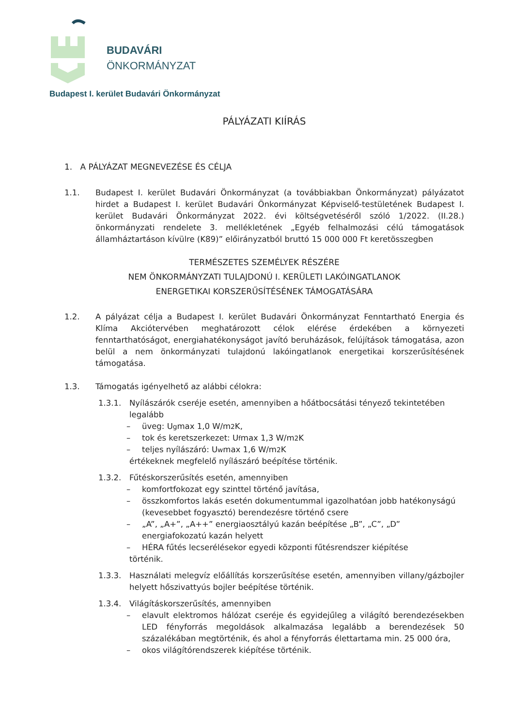BUDAVÁRI
ÖNKORMÁNYZAT
Budapest I. kerület Budavári Önkormányzat
PÁLYÁZATI KIÍRÁS
1. A PÁLYÁZAT MEGNEVEZÉSE ÉS CÉLJA
1.1. Budapest I. kerület Budavári Önkormányzat (a továbbiakban Önkormányzat) pályázatot hirdet a Budapest I. kerület Budavári Önkormányzat Képviselő-testületének Budapest I. kerület Budavári Önkormányzat 2022. évi költségvetéséről szóló 1/2022. (II.28.) önkormányzati rendelete 3. mellékletének „Egyéb felhalmozási célú támogatások államháztartáson kívülre (K89)” előirányzatból bruttó 15 000 000 Ft keretösszegben
TERMÉSZETES SZEMÉLYEK RÉSZÉRE
NEM ÖNKORMÁNYZATI TULAJDONÚ I. KERÜLETI LAKÓINGATLANOK
ENERGETIKAI KORSZERŰSÍTÉSÉNEK TÁMOGATÁSÁRA
1.2. A pályázat célja a Budapest I. kerület Budavári Önkormányzat Fenntartható Energia és Klíma Akciótervében meghatározott célok elérése érdekében a környezeti fenntarthatóságot, energiahatékonyságot javító beruházások, felújítások támogatása, azon belül a nem önkormányzati tulajdonú lakóingatlanok energetikai korszerűsítésének támogatása.
1.3. Támogatás igényelhető az alábbi célokra:
1.3.1. Nyílászárók cseréje esetén, amennyiben a hőátbocsátási tényező tekintetében legalább
– üveg: U<sub>g</sub> max 1,0 W/m<sup>2</sup>K,
– tok és keretszerkezet: U<sub>f</sub> max 1,3 W/m<sup>2</sup>K
– teljes nyílászáró: U<sub>w</sub> max 1,6 W/m<sup>2</sup>K
értékeknek megfelelő nyílászáró beépítése történik.
1.3.2. Fűtéskorszerűsítés esetén, amennyiben
– komfortfokozat egy szinttel történő javítása,
– összkomfortos lakás esetén dokumentummal igazolhatóan jobb hatékonyságú (kevesebbet fogyasztó) berendezésre történő csere
– „A”, „A+”, „A++” energiaosztályú kazán beépítése „B”, „C”, „D” energiafokozatú kazán helyett
– HÉRA fűtés lecserélésekor egyedi központi fűtésrendszer kiépítése
történik.
1.3.3. Használati melegvíz előállítás korszerűsítése esetén, amennyiben villany/gázbojler helyett hőszivattyús bojler beépítése történik.
1.3.4. Világításkorszerűsítés, amennyiben
– elavult elektromos hálózat cseréje és egyidejűleg a világító berendezésekben LED fényforrás megoldások alkalmazása legalább a berendezések 50 százalékában megtörténik, és ahol a fényforrás élettartama min. 25 000 óra,
– okos világítórendszerek kiépítése történik.